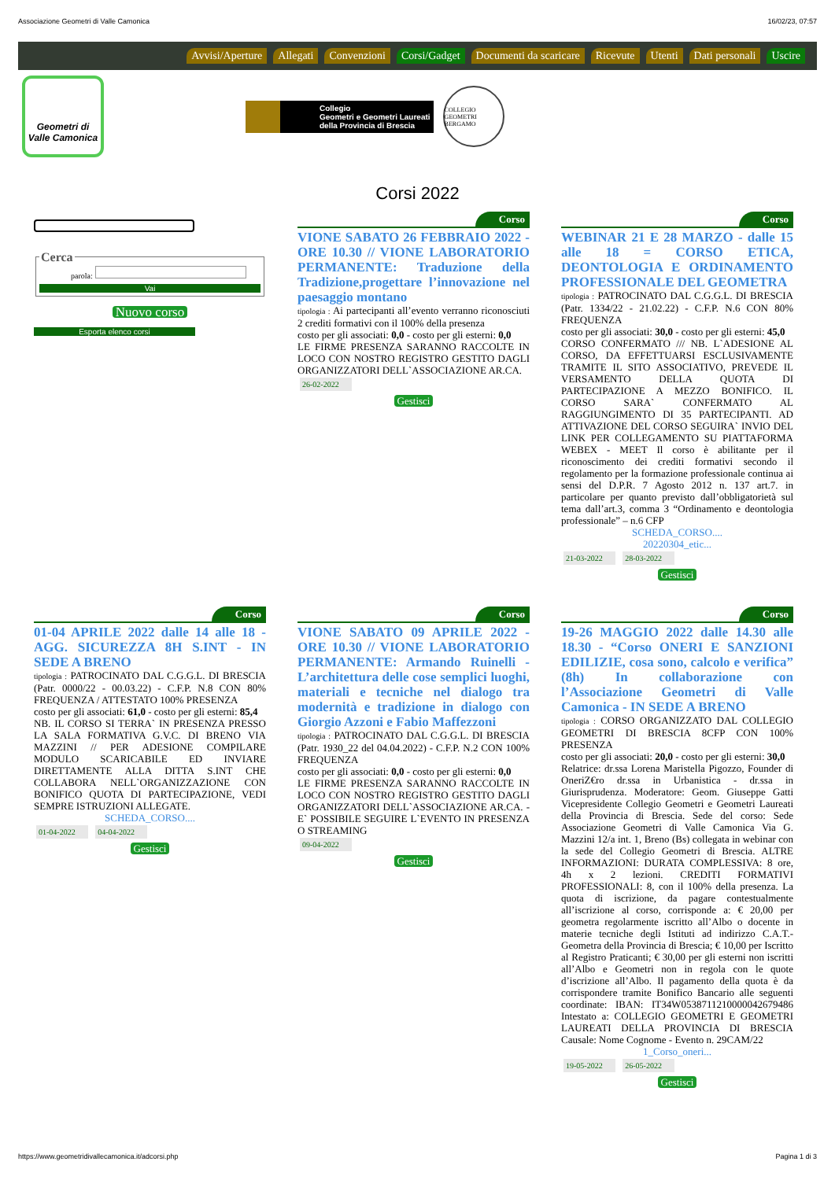Associazione Geometri di Valle Camonica 16/02/23, 07:57
Avvisi/Aperture Allegati Convenzioni Corsi/Gadget Documenti da scaricare Ricevute Utenti Dati personali Uscire
Geometri di Valle Camonica
Collegio
Geometri e Geometri Laureati
della Provincia di Brescia
COLLEGIO GEOMETRI BERGAMO
Corsi 2022
Cerca parola:
Vai
Nuovo corso
Esporta elenco corsi
Corso
VIONE SABATO 26 FEBBRAIO 2022 - ORE 10.30 // VIONE LABORATORIO PERMANENTE: Traduzione della Tradizione,progettare l’innovazione nel paesaggio montano
tipologia : Ai partecipanti all’evento verranno riconosciuti 2 crediti formativi con il 100% della presenza
costo per gli associati: 0,0 - costo per gli esterni: 0,0
LE FIRME PRESENZA SARANNO RACCOLTE IN LOCO CON NOSTRO REGISTRO GESTITO DAGLI ORGANIZZATORI DELL`ASSOCIAZIONE AR.CA.
26-02-2022
Gestisci
Corso
WEBINAR 21 E 28 MARZO - dalle 15 alle 18 = CORSO ETICA, DEONTOLOGIA E ORDINAMENTO PROFESSIONALE DEL GEOMETRA
tipologia : PATROCINATO DAL C.G.G.L. DI BRESCIA (Patr. 1334/22 - 21.02.22) - C.F.P. N.6 CON 80% FREQUENZA
costo per gli associati: 30,0 - costo per gli esterni: 45,0
CORSO CONFERMATO /// NB. L`ADESIONE AL CORSO, DA EFFETTUARSI ESCLUSIVAMENTE TRAMITE IL SITO ASSOCIATIVO, PREVEDE IL VERSAMENTO DELLA QUOTA DI PARTECIPAZIONE A MEZZO BONIFICO. IL CORSO SARA` CONFERMATO AL RAGGIUNGIMENTO DI 35 PARTECIPANTI. AD ATTIVAZIONE DEL CORSO SEGUIRA` INVIO DEL LINK PER COLLEGAMENTO SU PIATTAFORMA WEBEX - MEET Il corso è abilitante per il riconoscimento dei crediti formativi secondo il regolamento per la formazione professionale continua ai sensi del D.P.R. 7 Agosto 2012 n. 137 art.7. in particolare per quanto previsto dall’obbligatorietà sul tema dall’art.3, comma 3 “Ordinamento e deontologia professionale” – n.6 CFP
SCHEDA_CORSO....
20220304_etic...
21-03-2022 28-03-2022
Gestisci
Corso
01-04 APRILE 2022 dalle 14 alle 18 - AGG. SICUREZZA 8H S.INT - IN SEDE A BRENO
tipologia : PATROCINATO DAL C.G.G.L. DI BRESCIA (Patr. 0000/22 - 00.03.22) - C.F.P. N.8 CON 80% FREQUENZA / ATTESTATO 100% PRESENZA
costo per gli associati: 61,0 - costo per gli esterni: 85,4
NB. IL CORSO SI TERRA` IN PRESENZA PRESSO LA SALA FORMATIVA G.V.C. DI BRENO VIA MAZZINI // PER ADESIONE COMPILARE MODULO SCARICABILE ED INVIARE DIRETTAMENTE ALLA DITTA S.INT CHE COLLABORA NELL`ORGANIZZAZIONE CON BONIFICO QUOTA DI PARTECIPAZIONE, VEDI SEMPRE ISTRUZIONI ALLEGATE.
SCHEDA_CORSO....
01-04-2022 04-04-2022
Gestisci
Corso
VIONE SABATO 09 APRILE 2022 - ORE 10.30 // VIONE LABORATORIO PERMANENTE: Armando Ruinelli - L’architettura delle cose semplici luoghi, materiali e tecniche nel dialogo tra modernità e tradizione in dialogo con Giorgio Azzoni e Fabio Maffezzoni
tipologia : PATROCINATO DAL C.G.G.L. DI BRESCIA (Patr. 1930_22 del 04.04.2022) - C.F.P. N.2 CON 100% FREQUENZA
costo per gli associati: 0,0 - costo per gli esterni: 0,0
LE FIRME PRESENZA SARANNO RACCOLTE IN LOCO CON NOSTRO REGISTRO GESTITO DAGLI ORGANIZZATORI DELL`ASSOCIAZIONE AR.CA. - E` POSSIBILE SEGUIRE L`EVENTO IN PRESENZA O STREAMING
09-04-2022
Gestisci
Corso
19-26 MAGGIO 2022 dalle 14.30 alle 18.30 - “Corso ONERI E SANZIONI EDILIZIE, cosa sono, calcolo e verifica” (8h) In collaborazione con l’Associazione Geometri di Valle Camonica - IN SEDE A BRENO
tipologia : CORSO ORGANIZZATO DAL COLLEGIO GEOMETRI DI BRESCIA 8CFP CON 100% PRESENZA
costo per gli associati: 20,0 - costo per gli esterni: 30,0
Relatrice: dr.ssa Lorena Maristella Pigozzo, Founder di OneriZ€ro dr.ssa in Urbanistica - dr.ssa in Giurisprudenza. Moderatore: Geom. Giuseppe Gatti Vicepresidente Collegio Geometri e Geometri Laureati della Provincia di Brescia. Sede del corso: Sede Associazione Geometri di Valle Camonica Via G. Mazzini 12/a int. 1, Breno (Bs) collegata in webinar con la sede del Collegio Geometri di Brescia. ALTRE INFORMAZIONI: DURATA COMPLESSIVA: 8 ore, 4h x 2 lezioni. CREDITI FORMATIVI PROFESSIONALI: 8, con il 100% della presenza. La quota di iscrizione, da pagare contestualmente all’iscrizione al corso, corrisponde a: € 20,00 per geometra regolarmente iscritto all’Albo o docente in materie tecniche degli Istituti ad indirizzo C.A.T.- Geometra della Provincia di Brescia; € 10,00 per Iscritto al Registro Praticanti; € 30,00 per gli esterni non iscritti all’Albo e Geometri non in regola con le quote d’iscrizione all’Albo. Il pagamento della quota è da corrispondere tramite Bonifico Bancario alle seguenti coordinate: IBAN: IT34W0538711210000042679486 Intestato a: COLLEGIO GEOMETRI E GEOMETRI LAUREATI DELLA PROVINCIA DI BRESCIA Causale: Nome Cognome - Evento n. 29CAM/22
1_Corso_oneri...
19-05-2022 26-05-2022
Gestisci
https://www.geometridivallecamonica.it/adcorsi.php Pagina 1 di 3